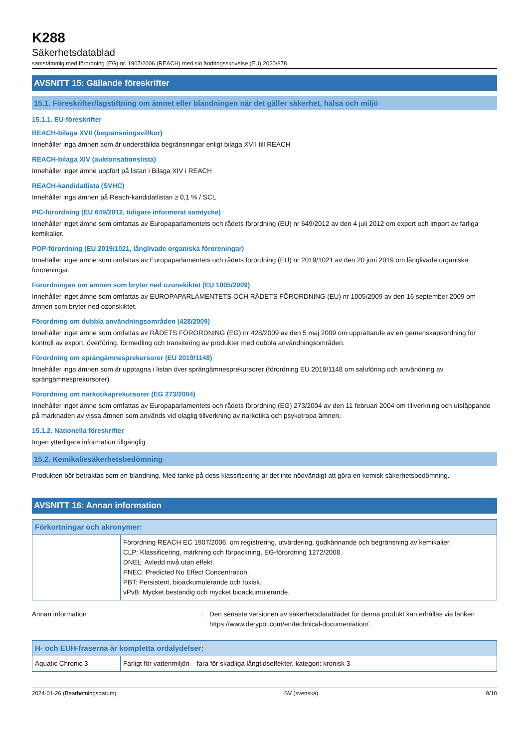K288
Säkerhetsdatablad
samstämmig med förordning (EG) nr. 1907/2006 (REACH) med sin ändringsskrivelse (EU) 2020/878
AVSNITT 15: Gällande föreskrifter
15.1. Föreskrifter/lagstiftning om ämnet eller blandningen när det gäller säkerhet, hälsa och miljö
15.1.1. EU-föreskrifter
REACH-bilaga XVII (begränsningsvillkor)
Innehåller inga ämnen som är underställda begränsningar enligt bilaga XVII till REACH
REACH-bilaga XIV (auktorisationslista)
Innehåller inget ämne uppfört på listan i Bilaga XIV i REACH
REACH-kandidatlista (SVHC)
Innehåller inga ämnen på Reach-kandidatlistan ≥ 0,1 % / SCL
PIC-förordning (EU 649/2012, tidigare informerat samtycke)
Innehåller inget ämne som omfattas av Europaparlamentets och rådets förordning (EU) nr 649/2012 av den 4 juli 2012 om export och import av farliga kemikalier.
POP-förordning (EU 2019/1021, långlivade organiska föroreningar)
Innehåller inget ämne som omfattas av Europaparlamentets och rådets förordning (EU) nr 2019/1021 av den 20 juni 2019 om långlivade organiska föroreningar.
Förordningen om ämnen som bryter ned ozonskiktet (EU 1005/2009)
Innehåller inget ämne som omfattas av EUROPAPARLAMENTETS OCH RÅDETS FÖRORDNING (EU) nr 1005/2009 av den 16 september 2009 om ämnen som bryter ned ozonskiktet.
Förordning om dubbla användningsområden (428/2009)
Innehåller inget ämne som omfattas av RÅDETS FÖRORDNING (EG) nr 428/2009 av den 5 maj 2009 om upprättande av en gemenskapsordning för kontroll av export, överföring, förmedling och transitering av produkter med dubbla användningsområden.
Förordning om sprängämnesprekursorer (EU 2019/1148)
Innehåller inga ämnen som är upptagna i listan över sprängämnesprekursorer (förordning EU 2019/1148 om saluföring och användning av sprängämnesprekursorer)
Förordning om narkotikaprekursorer (EG 273/2004)
Innehåller inget ämne som omfattas av Europaparlamentets och rådets förordning (EG) 273/2004 av den 11 februari 2004 om tillverkning och utsläppande på marknaden av vissa ämnen som används vid olaglig tillverkning av narkotika och psykotropa ämnen.
15.1.2. Nationella föreskrifter
Ingen ytterligare information tillgänglig
15.2. Kemikaliesäkerhetsbedömning
Produkten bör betraktas som en blandning. Med tanke på dess klassificering är det inte nödvändigt att göra en kemisk säkerhetsbedömning.
AVSNITT 16: Annan information
| Förkortningar och akronymer: | |
| --- | --- |
| | Förordning REACH EC 1907/2006. om registrering, utvärdering, godkännande och begränsning av kemikalier. CLP: Klassificering, märkning och förpackning. EG-förordning 1272/2008. DNEL: Avledd nivå utan effekt. PNEC: Predicted No Effect Concentration. PBT: Persistent, bioackumulerande och toxisk. vPvB: Mycket beständig och mycket bioackumulerande. |
Annan information : Den senaste versionen av säkerhetsdatabladet för denna produkt kan erhållas via länken https://www.derypol.com/en/technical-documentation/.
| H- och EUH-fraserna är kompletta ordalydelser: | |
| --- | --- |
| Aquatic Chronic 3 | Farligt för vattenmiljön – fara för skadliga långtidseffekter, kategori: kronisk 3 |
2024-01-26 (Bearbetningsdatum) SV (svenska) 9/10